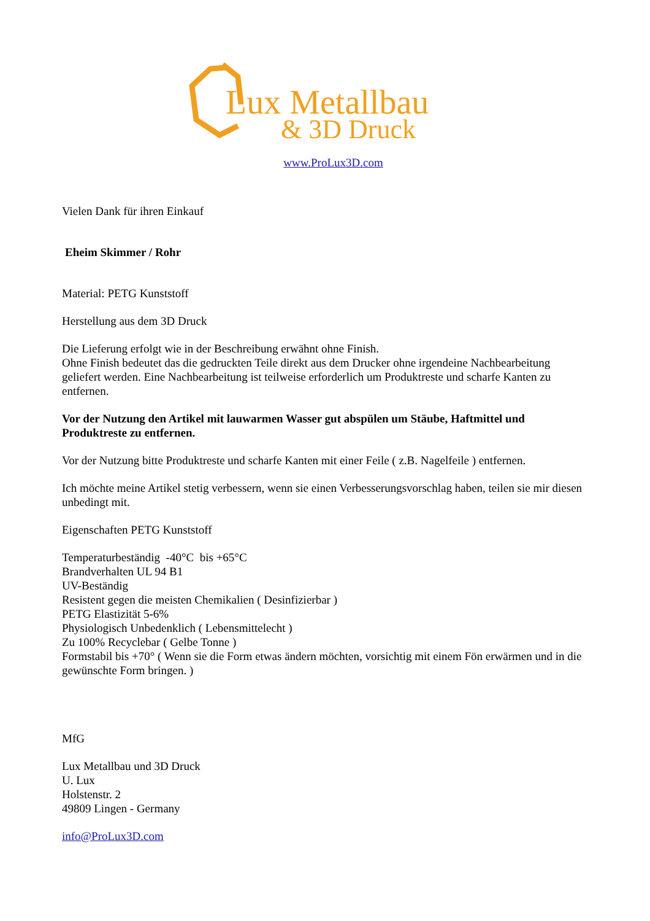Lux Metallbau
& 3D Druck
www.ProLux3D.com
Vielen Dank für ihren Einkauf
Eheim Skimmer / Rohr
Material: PETG Kunststoff
Herstellung aus dem 3D Druck
Die Lieferung erfolgt wie in der Beschreibung erwähnt ohne Finish.
Ohne Finish bedeutet das die gedruckten Teile direkt aus dem Drucker ohne irgendeine Nachbearbeitung geliefert werden. Eine Nachbearbeitung ist teilweise erforderlich um Produktreste und scharfe Kanten zu entfernen.
Vor der Nutzung den Artikel mit lauwarmen Wasser gut abspülen um Stäube, Haftmittel und Produktreste zu entfernen.
Vor der Nutzung bitte Produktreste und scharfe Kanten mit einer Feile ( z.B. Nagelfeile ) entfernen.
Ich möchte meine Artikel stetig verbessern, wenn sie einen Verbesserungsvorschlag haben, teilen sie mir diesen unbedingt mit.
Eigenschaften PETG Kunststoff
Temperaturbeständig -40°C bis +65°C
Brandverhalten UL 94 B1
UV-Beständig
Resistent gegen die meisten Chemikalien ( Desinfizierbar )
PETG Elastizität 5-6%
Physiologisch Unbedenklich ( Lebensmittelecht )
Zu 100% Recyclebar ( Gelbe Tonne )
Formstabil bis +70° ( Wenn sie die Form etwas ändern möchten, vorsichtig mit einem Fön erwärmen und in die gewünschte Form bringen. )
MfG
Lux Metallbau und 3D Druck
U. Lux
Holstenstr. 2
49809 Lingen - Germany
info@ProLux3D.com